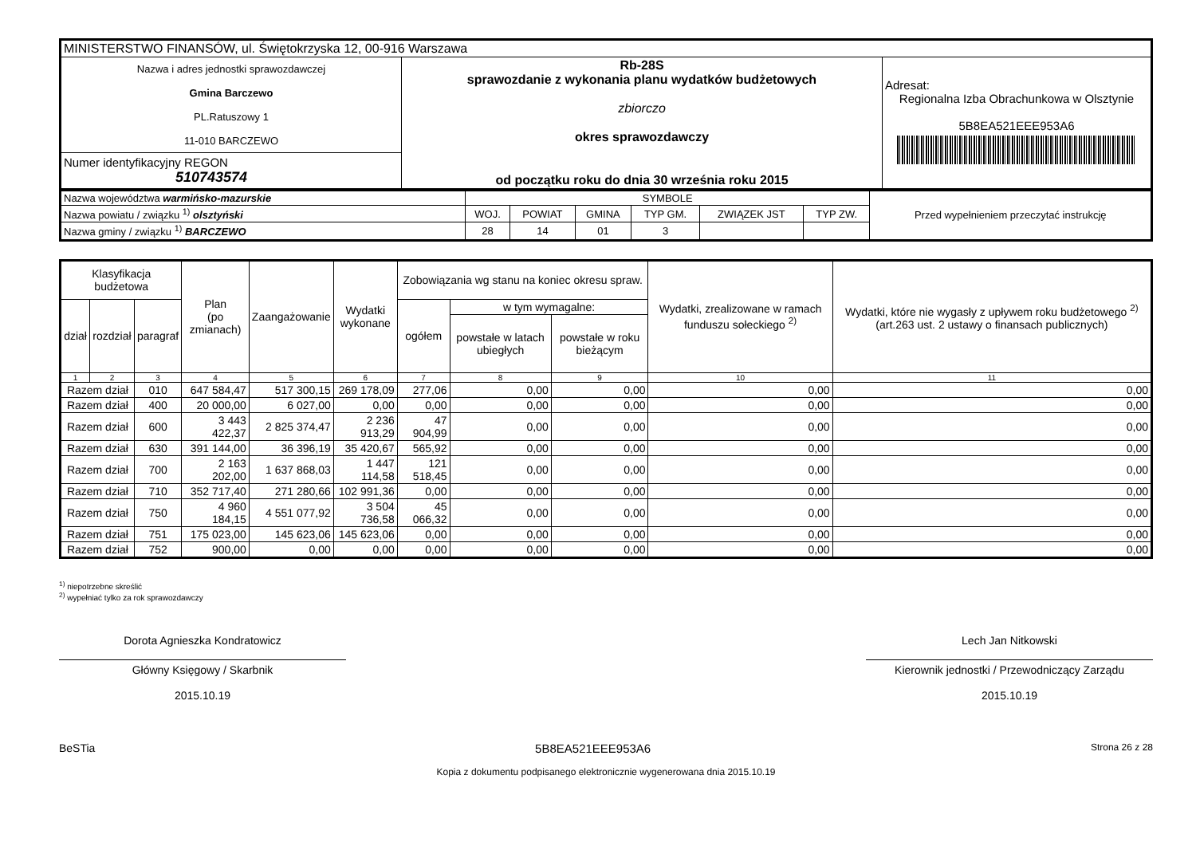| MINISTERSTWO FINANSÓW, ul. Świętokrzyska 12, 00-916 Warszawa | | |
| Nazwa i adres jednostki sprawozdawczej Gmina Barczewo PL.Ratuszowy 1 11-010 BARCZEWO | Rb-28S sprawozdanie z wykonania planu wydatków budżetowych zbiorczo okres sprawozdawczy od początku roku do dnia 30 września roku 2015 | Adresat: Regionalna Izba Obrachunkowa w Olsztynie 5B8EA521EEE953A6 |
| Numer identyfikacyjny REGON 510743574 | | |
| Nazwa województwa warmińsko-mazurskie | SYMBOLE | | | | | | Przed wypełnieniem przeczytać instrukcję |
| Nazwa powiatu / związku <sup>1)</sup> olsztyński | WOJ. | POWIAT | GMINA | TYP GM. | ZWIĄZEK JST | TYP ZW. | |
| Nazwa gminy / związku <sup>1)</sup> BARCZEWO | 28 | 14 | 01 | 3 | | | |
| Klasyfikacja budżetowa | | | Plan (po zmianach) | Zaangażowanie | Wydatki wykonane | Zobowiązania wg stanu na koniec okresu spraw. | | | Wydatki, zrealizowane w ramach funduszu sołeckiego <sup>2)</sup> | Wydatki, które nie wygasły z upływem roku budżetowego <sup>2)</sup> (art.263 ust. 2 ustawy o finansach publicznych) |
| --- | --- | --- | --- | --- | --- | --- | --- | --- | --- | --- |
| dział | rozdział | paragraf | | | | ogółem | w tym wymagalne: | | | |
| | | | | | | | powstałe w latach ubiegłych | powstałe w roku bieżącym | | |
| 1 | 2 | 3 | 4 | 5 | 6 | 7 | 8 | 9 | 10 | 11 |
| Razem dział | | 010 | 647 584,47 | 517 300,15 | 269 178,09 | 277,06 | 0,00 | 0,00 | 0,00 | 0,00 |
| Razem dział | | 400 | 20 000,00 | 6 027,00 | 0,00 | 0,00 | 0,00 | 0,00 | 0,00 | 0,00 |
| Razem dział | | 600 | 3 443 422,37 | 2 825 374,47 | 2 236 913,29 | 47 904,99 | 0,00 | 0,00 | 0,00 | 0,00 |
| Razem dział | | 630 | 391 144,00 | 36 396,19 | 35 420,67 | 565,92 | 0,00 | 0,00 | 0,00 | 0,00 |
| Razem dział | | 700 | 2 163 202,00 | 1 637 868,03 | 1 447 114,58 | 121 518,45 | 0,00 | 0,00 | 0,00 | 0,00 |
| Razem dział | | 710 | 352 717,40 | 271 280,66 | 102 991,36 | 0,00 | 0,00 | 0,00 | 0,00 | 0,00 |
| Razem dział | | 750 | 4 960 184,15 | 4 551 077,92 | 3 504 736,58 | 45 066,32 | 0,00 | 0,00 | 0,00 | 0,00 |
| Razem dział | | 751 | 175 023,00 | 145 623,06 | 145 623,06 | 0,00 | 0,00 | 0,00 | 0,00 | 0,00 |
| Razem dział | | 752 | 900,00 | 0,00 | 0,00 | 0,00 | 0,00 | 0,00 | 0,00 | 0,00 |
<sup>1)</sup> niepotrzebne skreślić
<sup>2)</sup> wypełniać tylko za rok sprawozdawczy
Dorota Agnieszka Kondratowicz
Główny Księgowy / Skarbnik
2015.10.19
Lech Jan Nitkowski
Kierownik jednostki / Przewodniczący Zarządu
2015.10.19
BeSTia 5B8EA521EEE953A6 Strona 26 z 28
Kopia z dokumentu podpisanego elektronicznie wygenerowana dnia 2015.10.19